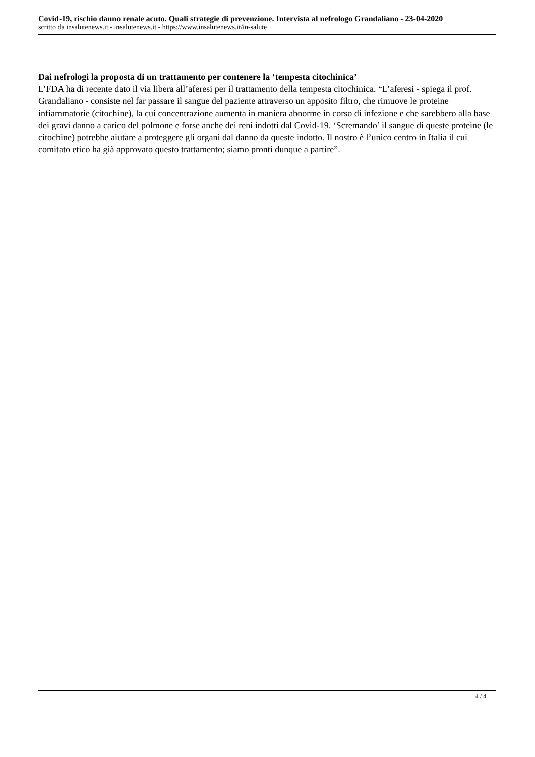Covid-19, rischio danno renale acuto. Quali strategie di prevenzione. Intervista al nefrologo Grandaliano - 23-04-2020
scritto da insalutenews.it - insalutenews.it - https://www.insalutenews.it/in-salute
Dai nefrologi la proposta di un trattamento per contenere la ‘tempesta citochinica’
L’FDA ha di recente dato il via libera all’aferesi per il trattamento della tempesta citochinica. “L’aferesi - spiega il prof. Grandaliano - consiste nel far passare il sangue del paziente attraverso un apposito filtro, che rimuove le proteine infiammatorie (citochine), la cui concentrazione aumenta in maniera abnorme in corso di infezione e che sarebbero alla base dei gravi danno a carico del polmone e forse anche dei reni indotti dal Covid-19. ‘Scremando’ il sangue di queste proteine (le citochine) potrebbe aiutare a proteggere gli organi dal danno da queste indotto. Il nostro è l’unico centro in Italia il cui comitato etico ha già approvato questo trattamento; siamo pronti dunque a partire”.
4 / 4